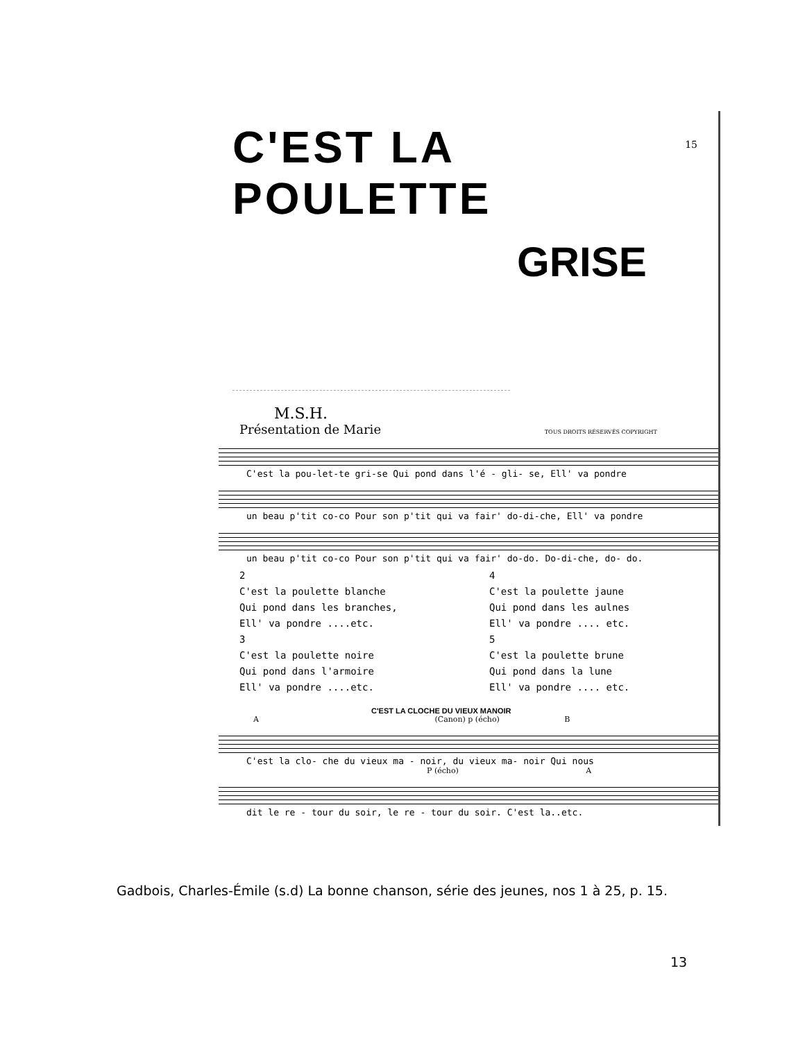15
C'EST LA POULETTE
GRISE
M.S.H.
Présentation de Marie TOUS DROITS RÉSERVÉS COPYRIGHT
C'est la pou-let-te gri-se Qui pond dans l'é - gli- se, Ell' va pondre
un beau p'tit co-co Pour son p'tit qui va fair' do-di-che, Ell' va pondre
un beau p'tit co-co Pour son p'tit qui va fair' do-do. Do-di-che, do- do.
2
C'est la poulette blanche
Qui pond dans les branches,
Ell' va pondre ....etc.
3
C'est la poulette noire
Qui pond dans l'armoire
Ell' va pondre ....etc.
4
C'est la poulette jaune
Qui pond dans les aulnes
Ell' va pondre .... etc.
5
C'est la poulette brune
Qui pond dans la lune
Ell' va pondre .... etc.
C'EST LA CLOCHE DU VIEUX MANOIR
A (Canon) p (écho) B
C'est la clo- che du vieux ma - noir, du vieux ma- noir Qui nous
P (écho) A
dit le re - tour du soir, le re - tour du soir. C'est la..etc.
Gadbois, Charles-Émile (s.d) La bonne chanson, série des jeunes, nos 1 à 25, p. 15.
13